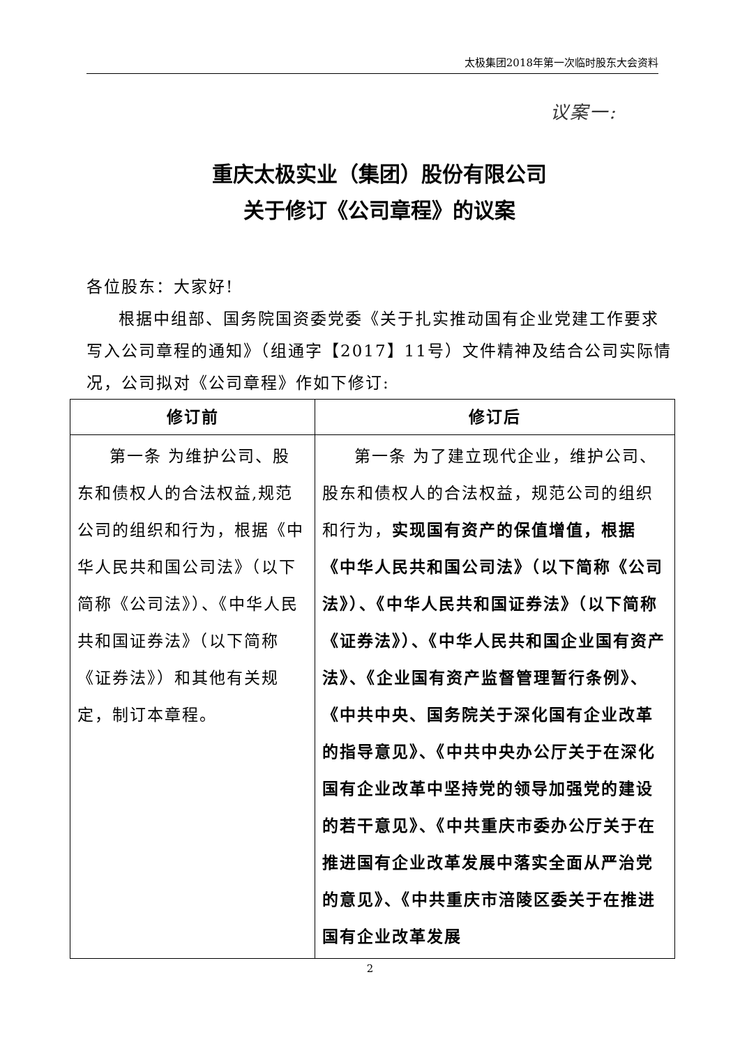太极集团2018年第一次临时股东大会资料
议案一:
重庆太极实业（集团）股份有限公司
关于修订《公司章程》的议案
各位股东：大家好!
根据中组部、国务院国资委党委《关于扎实推动国有企业党建工作要求写入公司章程的通知》（组通字【2017】11号）文件精神及结合公司实际情况，公司拟对《公司章程》作如下修订:
| 修订前 | 修订后 |
| --- | --- |
| 第一条 为维护公司、股东和债权人的合法权益,规范公司的组织和行为，根据《中华人民共和国公司法》（以下简称《公司法》）、《中华人民共和国证券法》（以下简称《证券法》）和其他有关规定，制订本章程。 | 第一条 为了建立现代企业，维护公司、股东和债权人的合法权益，规范公司的组织和行为， 实现国有资产的保值增值，根据《中华人民共和国公司法》（以下简称《公司法》）、《中华人民共和国证券法》（以下简称《证券法》）、《中华人民共和国企业国有资产法》、《企业国有资产监督管理暂行条例》、《中共中央、国务院关于深化国有企业改革的指导意见》、《中共中央办公厅关于在深化国有企业改革中坚持党的领导加强党的建设的若干意见》、《中共重庆市委办公厅关于在推进国有企业改革发展中落实全面从严治党的意见》、《中共重庆市涪陵区委关于在推进国有企业改革发展 |
2